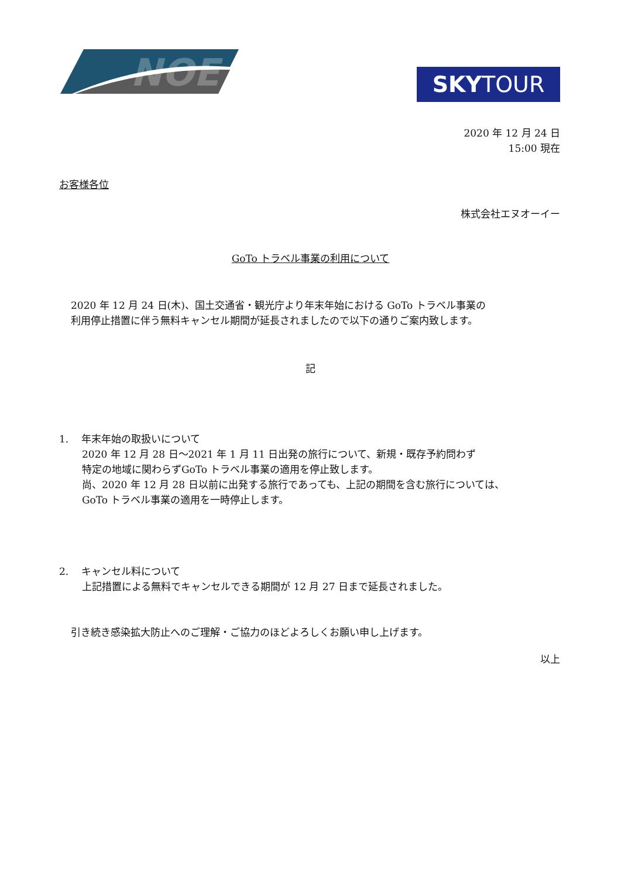NOE
SKYTOUR
2020 年 12 月 24 日
15:00 現在
お客様各位
株式会社エヌオーイー
GoTo トラベル事業の利用について
2020 年 12 月 24 日(木)、国土交通省・観光庁より年末年始における GoTo トラベル事業の
利用停止措置に伴う無料キャンセル期間が延長されましたので以下の通りご案内致します。
記
1. 年末年始の取扱いについて
2020 年 12 月 28 日～2021 年 1 月 11 日出発の旅行について、新規・既存予約問わず
特定の地域に関わらずGoTo トラベル事業の適用を停止致します。
尚、2020 年 12 月 28 日以前に出発する旅行であっても、上記の期間を含む旅行については、
GoTo トラベル事業の適用を一時停止します。
2. キャンセル料について
上記措置による無料でキャンセルできる期間が 12 月 27 日まで延長されました。
引き続き感染拡大防止へのご理解・ご協力のほどよろしくお願い申し上げます。
以上